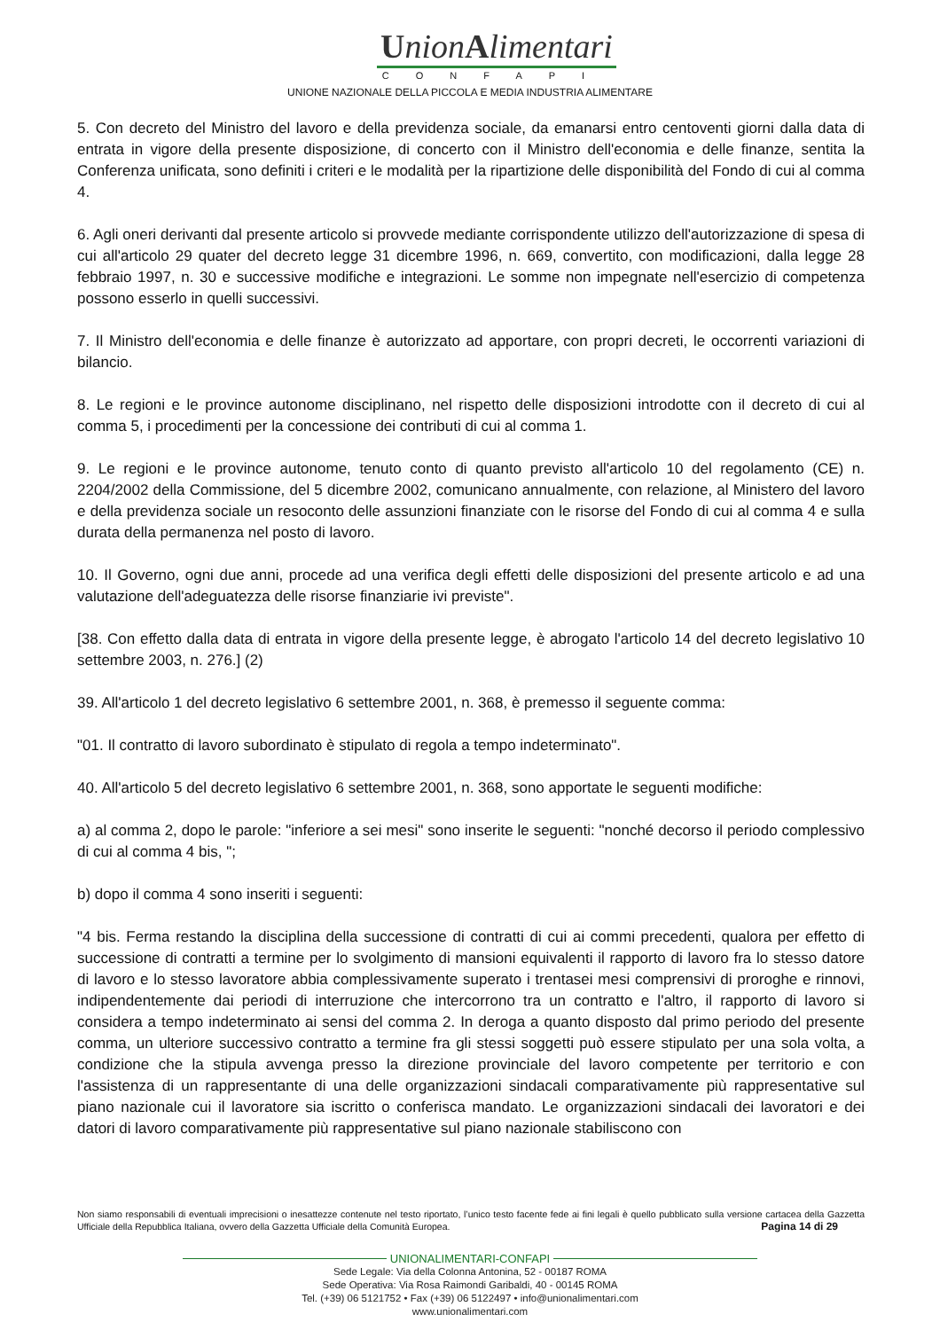UnionAlimentari
CONFAPI
UNIONE NAZIONALE DELLA PICCOLA E MEDIA INDUSTRIA ALIMENTARE
5. Con decreto del Ministro del lavoro e della previdenza sociale, da emanarsi entro centoventi giorni dalla data di entrata in vigore della presente disposizione, di concerto con il Ministro dell'economia e delle finanze, sentita la Conferenza unificata, sono definiti i criteri e le modalità per la ripartizione delle disponibilità del Fondo di cui al comma 4.
6. Agli oneri derivanti dal presente articolo si provvede mediante corrispondente utilizzo dell'autorizzazione di spesa di cui all'articolo 29 quater del decreto legge 31 dicembre 1996, n. 669, convertito, con modificazioni, dalla legge 28 febbraio 1997, n. 30 e successive modifiche e integrazioni. Le somme non impegnate nell'esercizio di competenza possono esserlo in quelli successivi.
7. Il Ministro dell'economia e delle finanze è autorizzato ad apportare, con propri decreti, le occorrenti variazioni di bilancio.
8. Le regioni e le province autonome disciplinano, nel rispetto delle disposizioni introdotte con il decreto di cui al comma 5, i procedimenti per la concessione dei contributi di cui al comma 1.
9. Le regioni e le province autonome, tenuto conto di quanto previsto all'articolo 10 del regolamento (CE) n. 2204/2002 della Commissione, del 5 dicembre 2002, comunicano annualmente, con relazione, al Ministero del lavoro e della previdenza sociale un resoconto delle assunzioni finanziate con le risorse del Fondo di cui al comma 4 e sulla durata della permanenza nel posto di lavoro.
10. Il Governo, ogni due anni, procede ad una verifica degli effetti delle disposizioni del presente articolo e ad una valutazione dell'adeguatezza delle risorse finanziarie ivi previste".
[38. Con effetto dalla data di entrata in vigore della presente legge, è abrogato l'articolo 14 del decreto legislativo 10 settembre 2003, n. 276.] (2)
39. All'articolo 1 del decreto legislativo 6 settembre 2001, n. 368, è premesso il seguente comma:
"01. Il contratto di lavoro subordinato è stipulato di regola a tempo indeterminato".
40. All'articolo 5 del decreto legislativo 6 settembre 2001, n. 368, sono apportate le seguenti modifiche:
a) al comma 2, dopo le parole: "inferiore a sei mesi" sono inserite le seguenti: "nonché decorso il periodo complessivo di cui al comma 4 bis, ";
b) dopo il comma 4 sono inseriti i seguenti:
"4 bis. Ferma restando la disciplina della successione di contratti di cui ai commi precedenti, qualora per effetto di successione di contratti a termine per lo svolgimento di mansioni equivalenti il rapporto di lavoro fra lo stesso datore di lavoro e lo stesso lavoratore abbia complessivamente superato i trentasei mesi comprensivi di proroghe e rinnovi, indipendentemente dai periodi di interruzione che intercorrono tra un contratto e l'altro, il rapporto di lavoro si considera a tempo indeterminato ai sensi del comma 2. In deroga a quanto disposto dal primo periodo del presente comma, un ulteriore successivo contratto a termine fra gli stessi soggetti può essere stipulato per una sola volta, a condizione che la stipula avvenga presso la direzione provinciale del lavoro competente per territorio e con l'assistenza di un rappresentante di una delle organizzazioni sindacali comparativamente più rappresentative sul piano nazionale cui il lavoratore sia iscritto o conferisca mandato. Le organizzazioni sindacali dei lavoratori e dei datori di lavoro comparativamente più rappresentative sul piano nazionale stabiliscono con
Non siamo responsabili di eventuali imprecisioni o inesattezze contenute nel testo riportato, l’unico testo facente fede ai fini legali è quello pubblicato sulla versione cartacea della Gazzetta Ufficiale della Repubblica Italiana, ovvero della Gazzetta Ufficiale della Comunità Europea. Pagina 14 di 29
UNIONALIMENTARI-CONFAPI
Sede Legale: Via della Colonna Antonina, 52 - 00187 ROMA
Sede Operativa: Via Rosa Raimondi Garibaldi, 40 - 00145 ROMA
Tel. (+39) 06 5121752 • Fax (+39) 06 5122497 • info@unionalimentari.com
www.unionalimentari.com